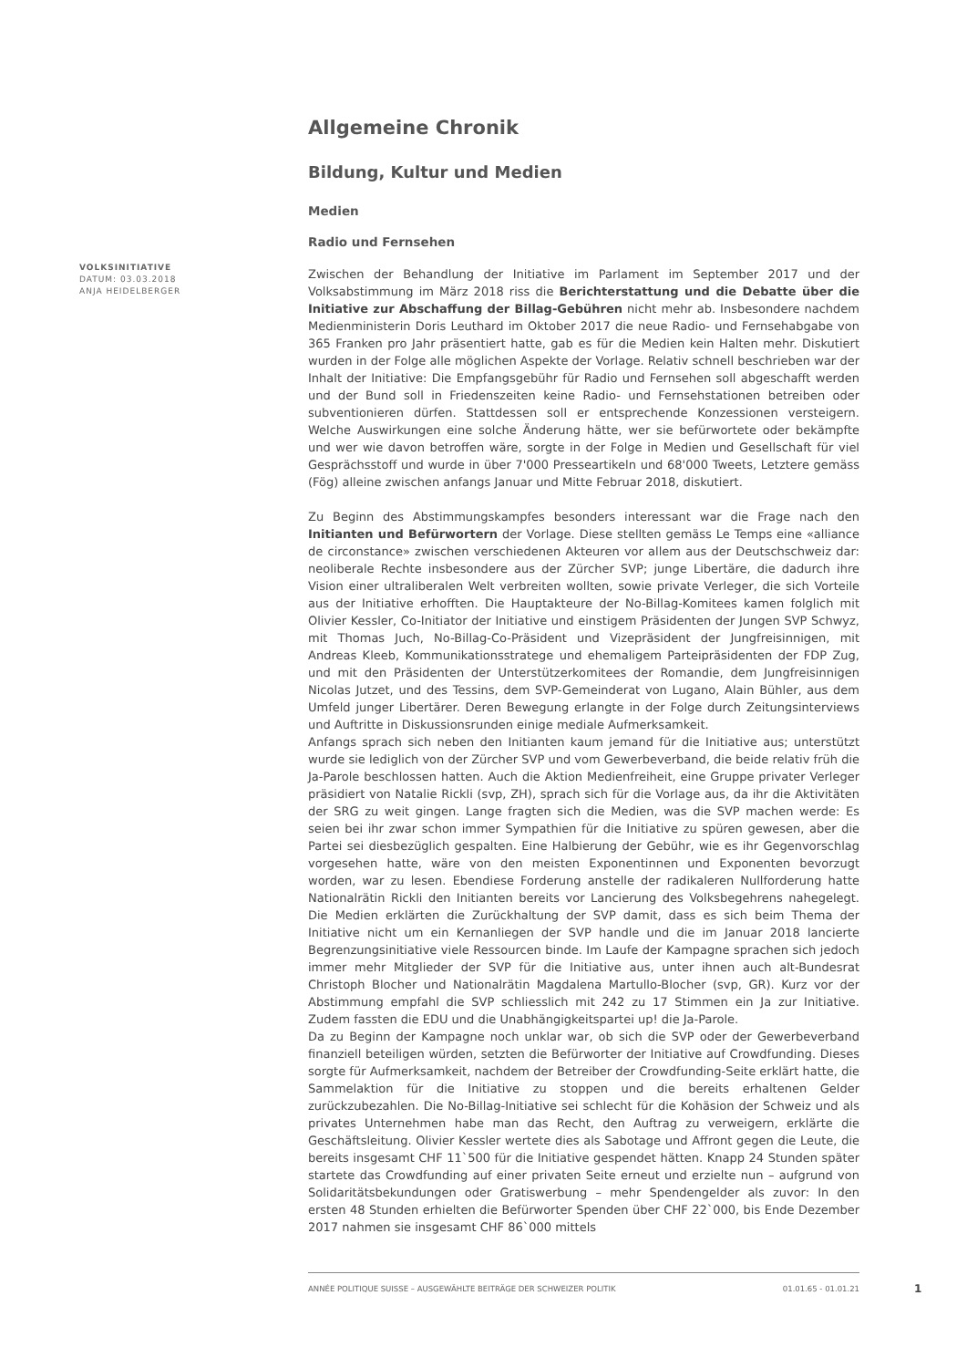VOLKSINITIATIVE
DATUM: 03.03.2018
ANJA HEIDELBERGER
Allgemeine Chronik
Bildung, Kultur und Medien
Medien
Radio und Fernsehen
Zwischen der Behandlung der Initiative im Parlament im September 2017 und der Volksabstimmung im März 2018 riss die Berichterstattung und die Debatte über die Initiative zur Abschaffung der Billag-Gebühren nicht mehr ab. Insbesondere nachdem Medienministerin Doris Leuthard im Oktober 2017 die neue Radio- und Fernsehabgabe von 365 Franken pro Jahr präsentiert hatte, gab es für die Medien kein Halten mehr. Diskutiert wurden in der Folge alle möglichen Aspekte der Vorlage. Relativ schnell beschrieben war der Inhalt der Initiative: Die Empfangsgebühr für Radio und Fernsehen soll abgeschafft werden und der Bund soll in Friedenszeiten keine Radio- und Fernsehstationen betreiben oder subventionieren dürfen. Stattdessen soll er entsprechende Konzessionen versteigern. Welche Auswirkungen eine solche Änderung hätte, wer sie befürwortete oder bekämpfte und wer wie davon betroffen wäre, sorgte in der Folge in Medien und Gesellschaft für viel Gesprächsstoff und wurde in über 7'000 Presseartikeln und 68'000 Tweets, Letztere gemäss (Fög) alleine zwischen anfangs Januar und Mitte Februar 2018, diskutiert.
Zu Beginn des Abstimmungskampfes besonders interessant war die Frage nach den Initianten und Befürwortern der Vorlage. Diese stellten gemäss Le Temps eine «alliance de circonstance» zwischen verschiedenen Akteuren vor allem aus der Deutschschweiz dar: neoliberale Rechte insbesondere aus der Zürcher SVP; junge Libertäre, die dadurch ihre Vision einer ultraliberalen Welt verbreiten wollten, sowie private Verleger, die sich Vorteile aus der Initiative erhofften. Die Hauptakteure der No-Billag-Komitees kamen folglich mit Olivier Kessler, Co-Initiator der Initiative und einstigem Präsidenten der Jungen SVP Schwyz, mit Thomas Juch, No-Billag-Co-Präsident und Vizepräsident der Jungfreisinnigen, mit Andreas Kleeb, Kommunikationsstratege und ehemaligem Parteipräsidenten der FDP Zug, und mit den Präsidenten der Unterstützerkomitees der Romandie, dem Jungfreisinnigen Nicolas Jutzet, und des Tessins, dem SVP-Gemeinderat von Lugano, Alain Bühler, aus dem Umfeld junger Libertärer. Deren Bewegung erlangte in der Folge durch Zeitungsinterviews und Auftritte in Diskussionsrunden einige mediale Aufmerksamkeit.
Anfangs sprach sich neben den Initianten kaum jemand für die Initiative aus; unterstützt wurde sie lediglich von der Zürcher SVP und vom Gewerbeverband, die beide relativ früh die Ja-Parole beschlossen hatten. Auch die Aktion Medienfreiheit, eine Gruppe privater Verleger präsidiert von Natalie Rickli (svp, ZH), sprach sich für die Vorlage aus, da ihr die Aktivitäten der SRG zu weit gingen. Lange fragten sich die Medien, was die SVP machen werde: Es seien bei ihr zwar schon immer Sympathien für die Initiative zu spüren gewesen, aber die Partei sei diesbezüglich gespalten. Eine Halbierung der Gebühr, wie es ihr Gegenvorschlag vorgesehen hatte, wäre von den meisten Exponentinnen und Exponenten bevorzugt worden, war zu lesen. Ebendiese Forderung anstelle der radikaleren Nullforderung hatte Nationalrätin Rickli den Initianten bereits vor Lancierung des Volksbegehrens nahegelegt. Die Medien erklärten die Zurückhaltung der SVP damit, dass es sich beim Thema der Initiative nicht um ein Kernanliegen der SVP handle und die im Januar 2018 lancierte Begrenzungsinitiative viele Ressourcen binde. Im Laufe der Kampagne sprachen sich jedoch immer mehr Mitglieder der SVP für die Initiative aus, unter ihnen auch alt-Bundesrat Christoph Blocher und Nationalrätin Magdalena Martullo-Blocher (svp, GR). Kurz vor der Abstimmung empfahl die SVP schliesslich mit 242 zu 17 Stimmen ein Ja zur Initiative. Zudem fassten die EDU und die Unabhängigkeitspartei up! die Ja-Parole.
Da zu Beginn der Kampagne noch unklar war, ob sich die SVP oder der Gewerbeverband finanziell beteiligen würden, setzten die Befürworter der Initiative auf Crowdfunding. Dieses sorgte für Aufmerksamkeit, nachdem der Betreiber der Crowdfunding-Seite erklärt hatte, die Sammelaktion für die Initiative zu stoppen und die bereits erhaltenen Gelder zurückzubezahlen. Die No-Billag-Initiative sei schlecht für die Kohäsion der Schweiz und als privates Unternehmen habe man das Recht, den Auftrag zu verweigern, erklärte die Geschäftsleitung. Olivier Kessler wertete dies als Sabotage und Affront gegen die Leute, die bereits insgesamt CHF 11`500 für die Initiative gespendet hätten. Knapp 24 Stunden später startete das Crowdfunding auf einer privaten Seite erneut und erzielte nun – aufgrund von Solidaritätsbekundungen oder Gratiswerbung – mehr Spendengelder als zuvor: In den ersten 48 Stunden erhielten die Befürworter Spenden über CHF 22`000, bis Ende Dezember 2017 nahmen sie insgesamt CHF 86`000 mittels
ANNÉE POLITIQUE SUISSE – AUSGEWÄHLTE BEITRÄGE DER SCHWEIZER POLITIK 01.01.65 - 01.01.21
1